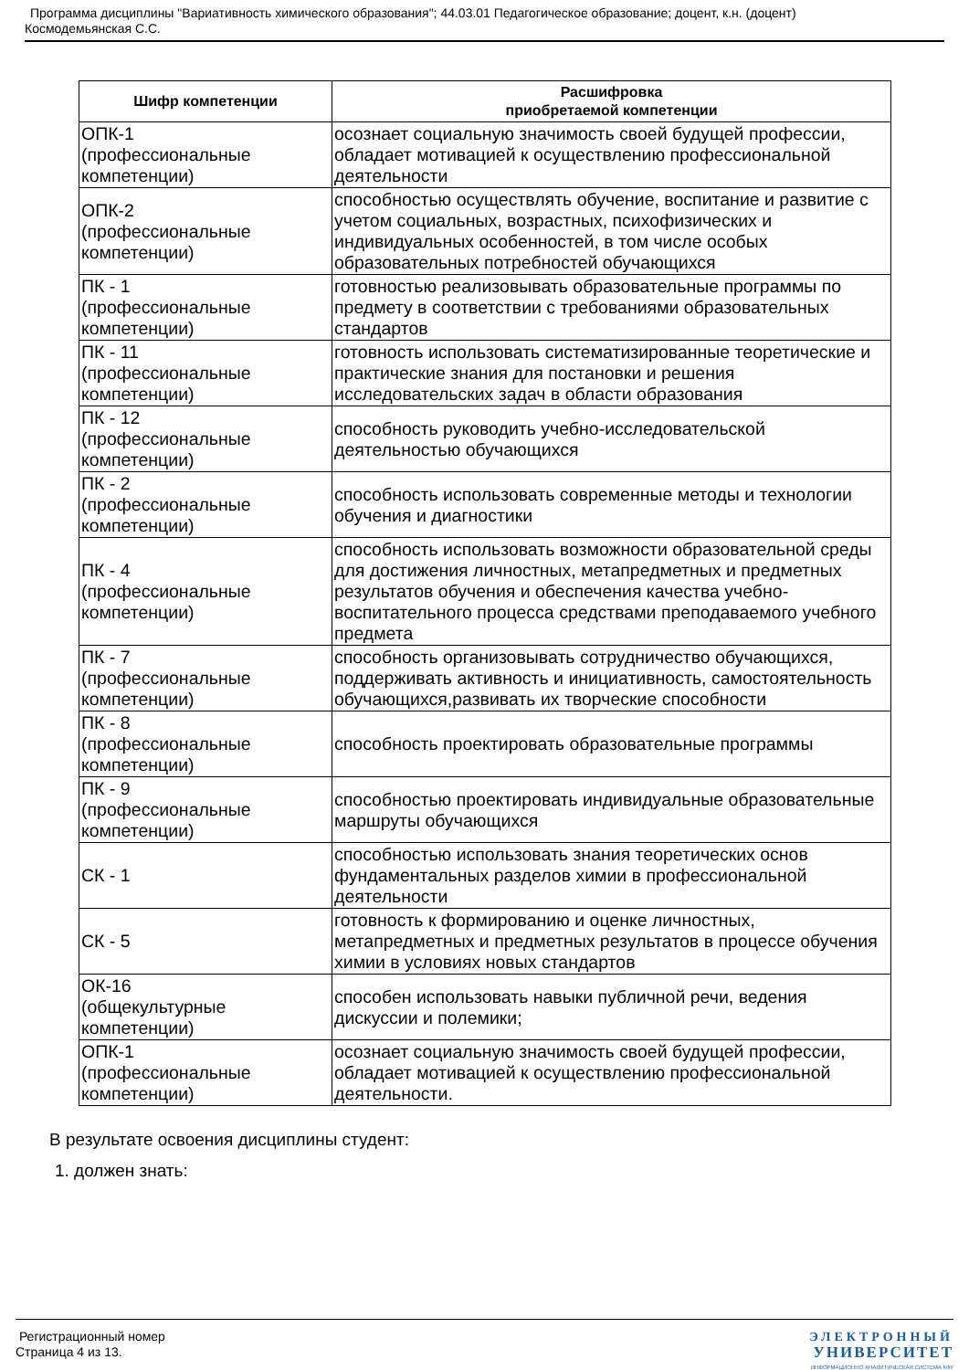Программа дисциплины "Вариативность химического образования"; 44.03.01 Педагогическое образование; доцент, к.н. (доцент)
Космодемьянская С.С.
| Шифр компетенции | Расшифровка приобретаемой компетенции |
| --- | --- |
| ОПК-1 (профессиональные компетенции) | осознает социальную значимость своей будущей профессии, обладает мотивацией к осуществлению профессиональной деятельности |
| ОПК-2 (профессиональные компетенции) | способностью осуществлять обучение, воспитание и развитие с учетом социальных, возрастных, психофизических и индивидуальных особенностей, в том числе особых образовательных потребностей обучающихся |
| ПК - 1 (профессиональные компетенции) | готовностью реализовывать образовательные программы по предмету в соответствии с требованиями образовательных стандартов |
| ПК - 11 (профессиональные компетенции) | готовность использовать систематизированные теоретические и практические знания для постановки и решения исследовательских задач в области образования |
| ПК - 12 (профессиональные компетенции) | способность руководить учебно-исследовательской деятельностью обучающихся |
| ПК - 2 (профессиональные компетенции) | способность использовать современные методы и технологии обучения и диагностики |
| ПК - 4 (профессиональные компетенции) | способность использовать возможности образовательной среды для достижения личностных, метапредметных и предметных результатов обучения и обеспечения качества учебно-воспитательного процесса средствами преподаваемого учебного предмета |
| ПК - 7 (профессиональные компетенции) | способность организовывать сотрудничество обучающихся, поддерживать активность и инициативность, самостоятельность обучающихся,развивать их творческие способности |
| ПК - 8 (профессиональные компетенции) | способность проектировать образовательные программы |
| ПК - 9 (профессиональные компетенции) | способностью проектировать индивидуальные образовательные маршруты обучающихся |
| СК - 1 | способностью использовать знания теоретических основ фундаментальных разделов химии в профессиональной деятельности |
| СК - 5 | готовность к формированию и оценке личностных, метапредметных и предметных результатов в процессе обучения химии в условиях новых стандартов |
| ОК-16 (общекультурные компетенции) | способен использовать навыки публичной речи, ведения дискуссии и полемики; |
| ОПК-1 (профессиональные компетенции) | осознает социальную значимость своей будущей профессии, обладает мотивацией к осуществлению профессиональной деятельности. |
В результате освоения дисциплины студент:
1. должен знать:
Регистрационный номер
Страница 4 из 13.
ЭЛЕКТРОННЫЙ
УНИВЕРСИТЕТ
ИНФОРМАЦИОННО АНАЛИТИЧЕСКАЯ СИСТЕМА КФУ